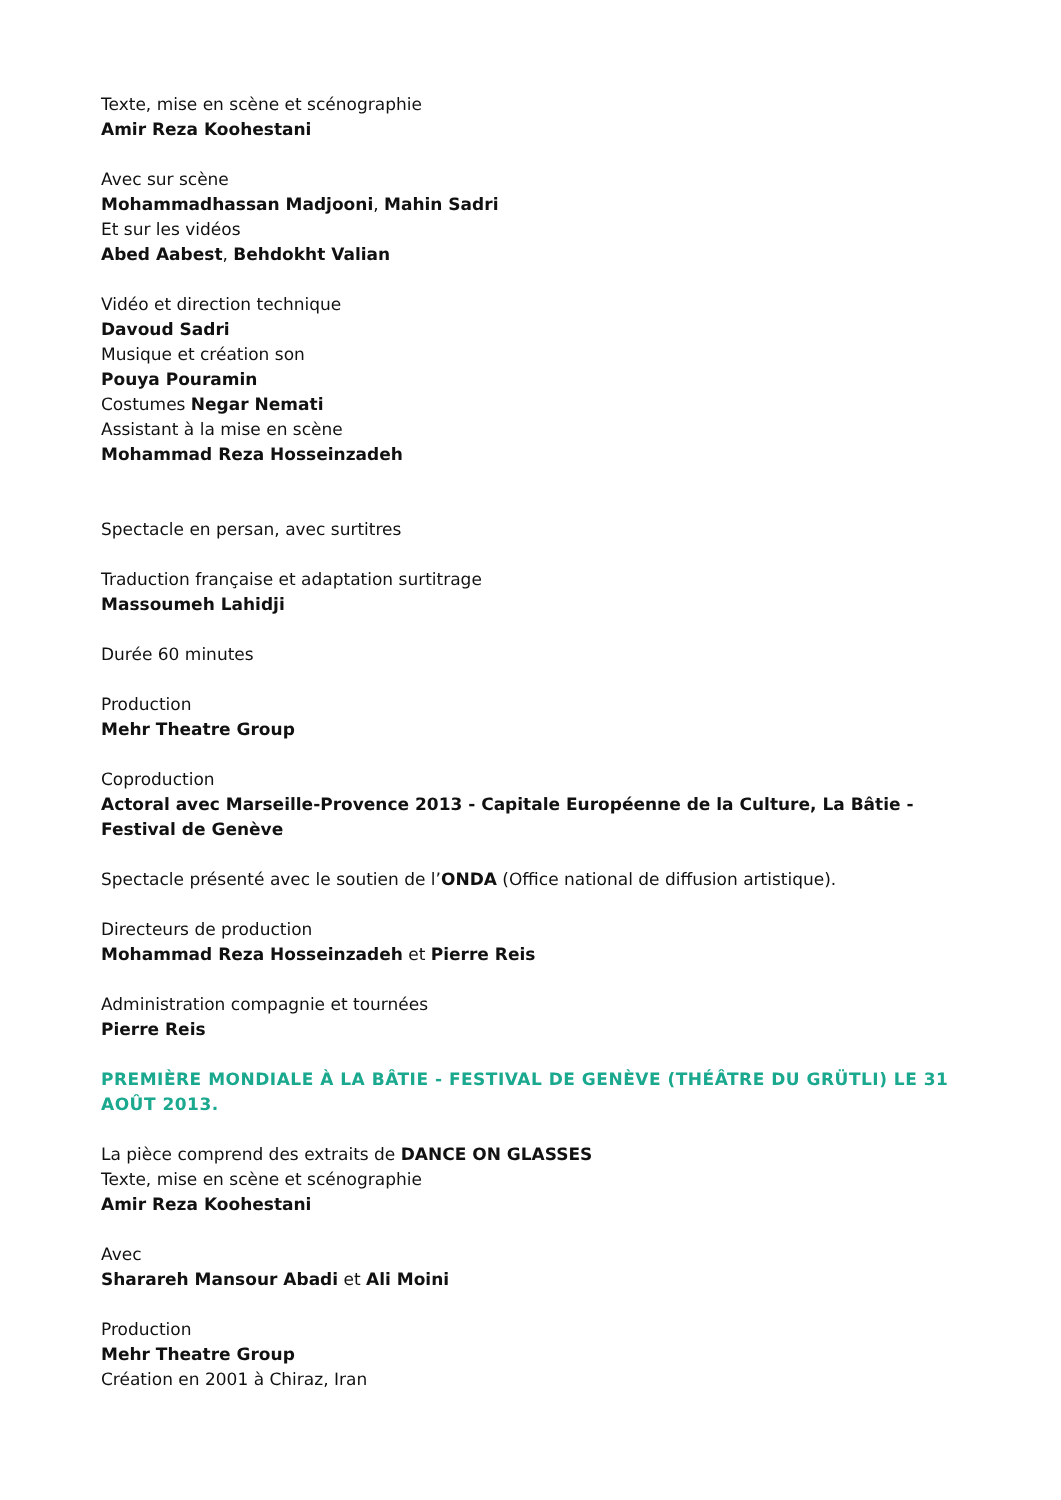Texte, mise en scène et scénographie
Amir Reza Koohestani
Avec sur scène
Mohammadhassan Madjooni, Mahin Sadri
Et sur les vidéos
Abed Aabest, Behdokht Valian
Vidéo et direction technique
Davoud Sadri
Musique et création son
Pouya Pouramin
Costumes Negar Nemati
Assistant à la mise en scène
Mohammad Reza Hosseinzadeh
Spectacle en persan, avec surtitres
Traduction française et adaptation surtitrage
Massoumeh Lahidji
Durée 60 minutes
Production
Mehr Theatre Group
Coproduction
Actoral avec Marseille-Provence 2013 - Capitale Européenne de la Culture, La Bâtie - Festival de Genève
Spectacle présenté avec le soutien de l’ONDA (Office national de diffusion artistique).
Directeurs de production
Mohammad Reza Hosseinzadeh et Pierre Reis
Administration compagnie et tournées
Pierre Reis
PREMIÈRE MONDIALE À LA BÂTIE - FESTIVAL DE GENÈVE (THÉÂTRE DU GRÜTLI) LE 31 AOÛT 2013.
La pièce comprend des extraits de DANCE ON GLASSES
Texte, mise en scène et scénographie
Amir Reza Koohestani
Avec
Sharareh Mansour Abadi et Ali Moini
Production
Mehr Theatre Group
Création en 2001 à Chiraz, Iran